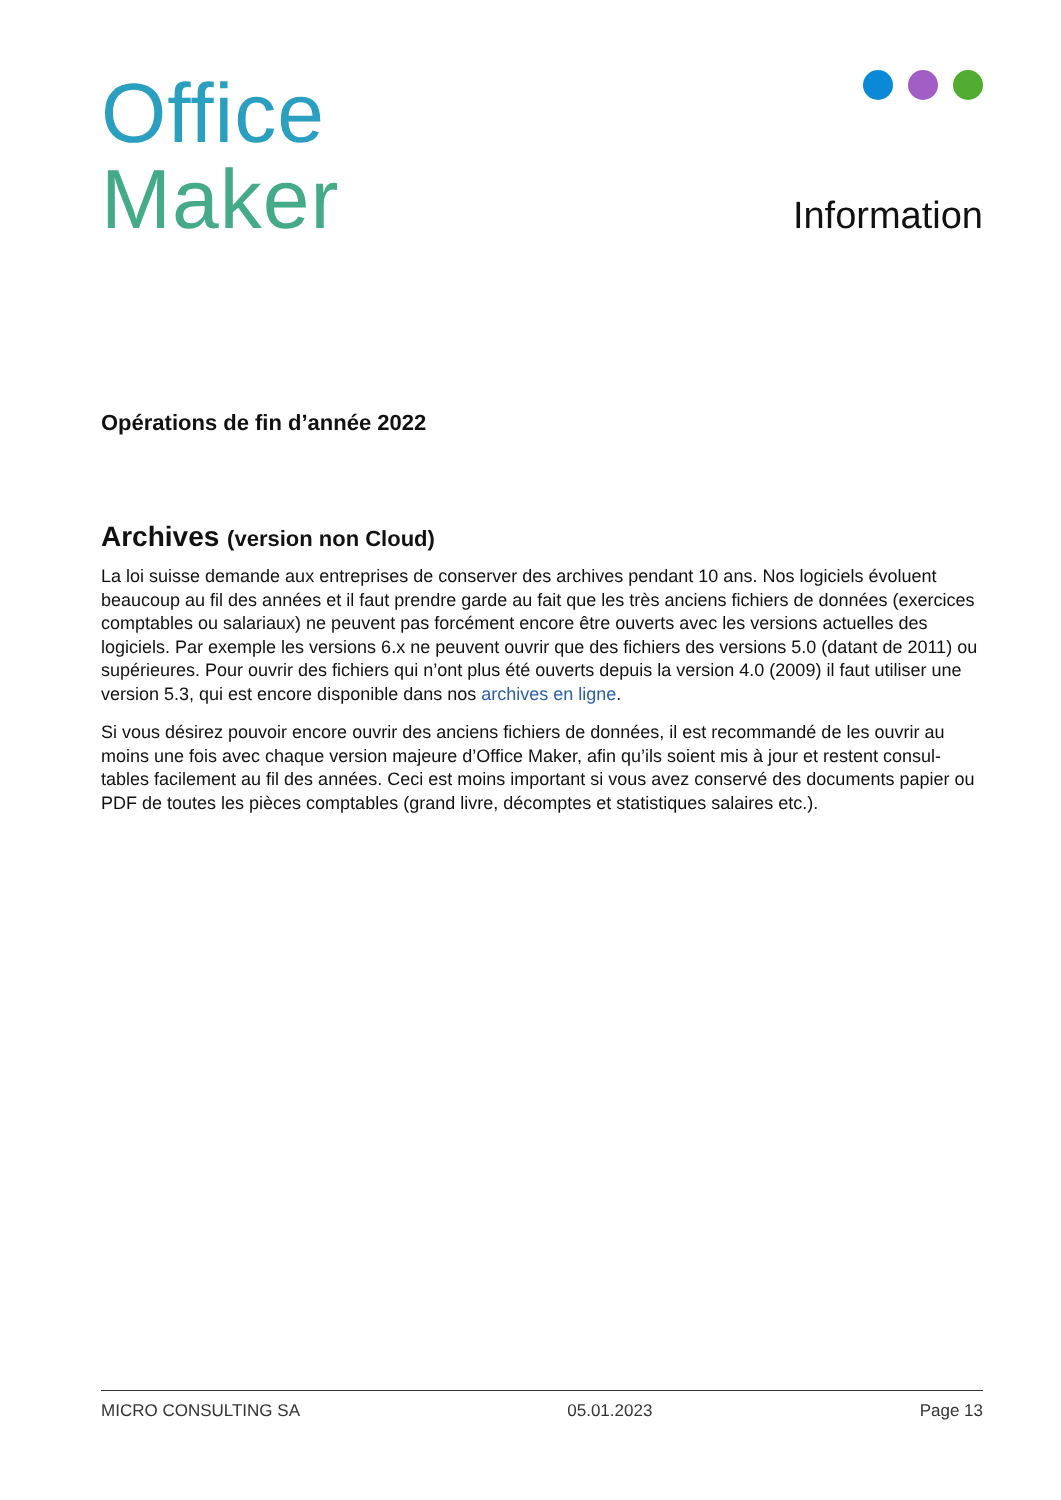Office
Maker
Information
Opérations de fin d’année 2022
Archives (version non Cloud)
La loi suisse demande aux entreprises de conserver des archives pendant 10 ans. Nos logiciels évoluent beaucoup au fil des années et il faut prendre garde au fait que les très anciens fichiers de données (exercices comptables ou salariaux) ne peuvent pas forcément encore être ouverts avec les versions actuelles des logiciels. Par exemple les versions 6.x ne peuvent ouvrir que des fichiers des versions 5.0 (datant de 2011) ou supérieures. Pour ouvrir des fichiers qui n’ont plus été ouverts depuis la version 4.0 (2009) il faut utiliser une version 5.3, qui est encore disponible dans nos archives en ligne.
Si vous désirez pouvoir encore ouvrir des anciens fichiers de données, il est recommandé de les ouvrir au moins une fois avec chaque version majeure d’Office Maker, afin qu’ils soient mis à jour et restent consul­tables facilement au fil des années. Ceci est moins important si vous avez conservé des documents papier ou PDF de toutes les pièces comptables (grand livre, décomptes et statistiques salaires etc.).
MICRO CONSULTING SA 05.01.2023 Page 13